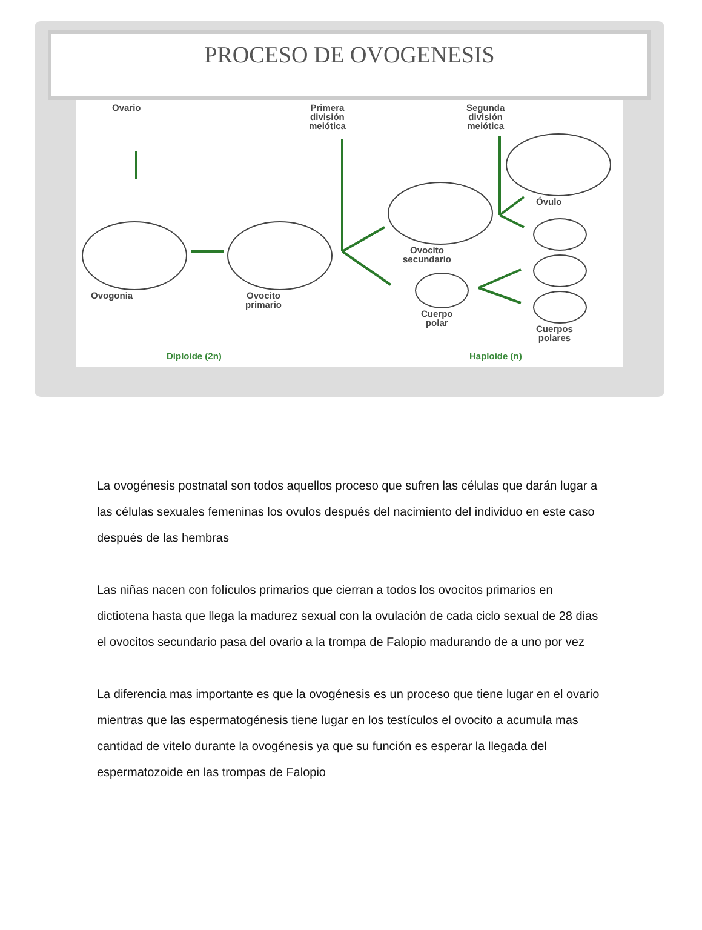PROCESO DE OVOGENESIS
Ovario
Primera
división
meiótica
Segunda
división
meiótica
Ovogonia
Ovocito
primario
Ovocito
secundario
Cuerpo
polar
Óvulo
Cuerpos
polares
Diploide (2n) Haploide (n)
La ovogénesis postnatal son todos aquellos proceso que sufren las células que darán lugar a las células sexuales femeninas los ovulos después del nacimiento del individuo en este caso después de las hembras
Las niñas nacen con folículos primarios que cierran a todos los ovocitos primarios en dictiotena hasta que llega la madurez sexual con la ovulación de cada ciclo sexual de 28 dias el ovocitos secundario pasa del ovario a la trompa de Falopio madurando de a uno por vez
La diferencia mas importante es que la ovogénesis es un proceso que tiene lugar en el ovario mientras que las espermatogénesis tiene lugar en los testículos el ovocito a acumula mas cantidad de vitelo durante la ovogénesis ya que su función es esperar la llegada del espermatozoide en las trompas de Falopio